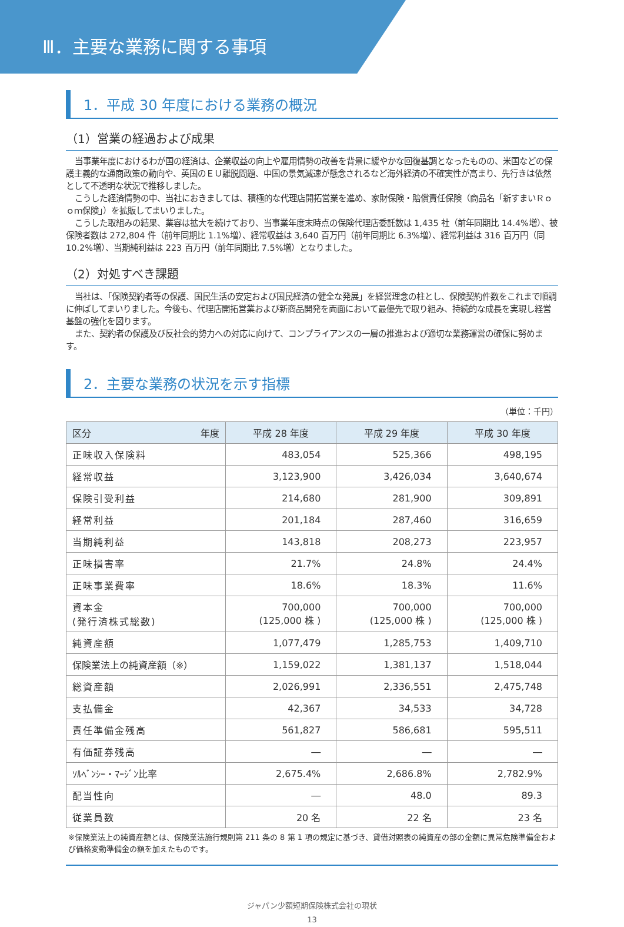Ⅲ．主要な業務に関する事項
1．平成 30 年度における業務の概況
（1）営業の経過および成果
当事業年度におけるわが国の経済は、企業収益の向上や雇用情勢の改善を背景に緩やかな回復基調となったものの、米国などの保護主義的な通商政策の動向や、英国のＥＵ離脱問題、中国の景気減速が懸念されるなど海外経済の不確実性が高まり、先行きは依然として不透明な状況で推移しました。
こうした経済情勢の中、当社におきましては、積極的な代理店開拓営業を進め、家財保険・賠償責任保険（商品名「新すまいＲｏｏｍ保険」）を拡販してまいりました。
こうした取組みの結果、業容は拡大を続けており、当事業年度末時点の保険代理店委託数は 1,435 社（前年同期比 14.4%増）、被保険者数は 272,804 件（前年同期比 1.1%増）、経常収益は 3,640 百万円（前年同期比 6.3%増）、経常利益は 316 百万円（同 10.2%増）、当期純利益は 223 百万円（前年同期比 7.5%増）となりました。
（2）対処すべき課題
当社は、「保険契約者等の保護、国民生活の安定および国民経済の健全な発展」を経営理念の柱とし、保険契約件数をこれまで順調に伸ばしてまいりました。今後も、代理店開拓営業および新商品開発を両面において最優先で取り組み、持続的な成長を実現し経営基盤の強化を図ります。
また、契約者の保護及び反社会的勢力への対応に向けて、コンプライアンスの一層の推進および適切な業務運営の確保に努めます。
2．主要な業務の状況を示す指標
（単位：千円）
| 区分 年度 | 平成 28 年度 | 平成 29 年度 | 平成 30 年度 |
| --- | --- | --- | --- |
| 正味収入保険料 | 483,054 | 525,366 | 498,195 |
| 経常収益 | 3,123,900 | 3,426,034 | 3,640,674 |
| 保険引受利益 | 214,680 | 281,900 | 309,891 |
| 経常利益 | 201,184 | 287,460 | 316,659 |
| 当期純利益 | 143,818 | 208,273 | 223,957 |
| 正味損害率 | 21.7% | 24.8% | 24.4% |
| 正味事業費率 | 18.6% | 18.3% | 11.6% |
| 資本金 (発行済株式総数) | 700,000 (125,000 株 ) | 700,000 (125,000 株 ) | 700,000 (125,000 株 ) |
| 純資産額 | 1,077,479 | 1,285,753 | 1,409,710 |
| 保険業法上の純資産額（※） | 1,159,022 | 1,381,137 | 1,518,044 |
| 総資産額 | 2,026,991 | 2,336,551 | 2,475,748 |
| 支払備金 | 42,367 | 34,533 | 34,728 |
| 責任準備金残高 | 561,827 | 586,681 | 595,511 |
| 有価証券残高 | ― | ― | ― |
| ｿﾙﾍﾞﾝｼｰ・ﾏｰｼﾞﾝ比率 | 2,675.4% | 2,686.8% | 2,782.9% |
| 配当性向 | ― | 48.0 | 89.3 |
| 従業員数 | 20 名 | 22 名 | 23 名 |
※保険業法上の純資産額とは、保険業法施行規則第 211 条の 8 第 1 項の規定に基づき、貸借対照表の純資産の部の金額に異常危険準備金および価格変動準備金の額を加えたものです。
ジャパン少額短期保険株式会社の現状
13